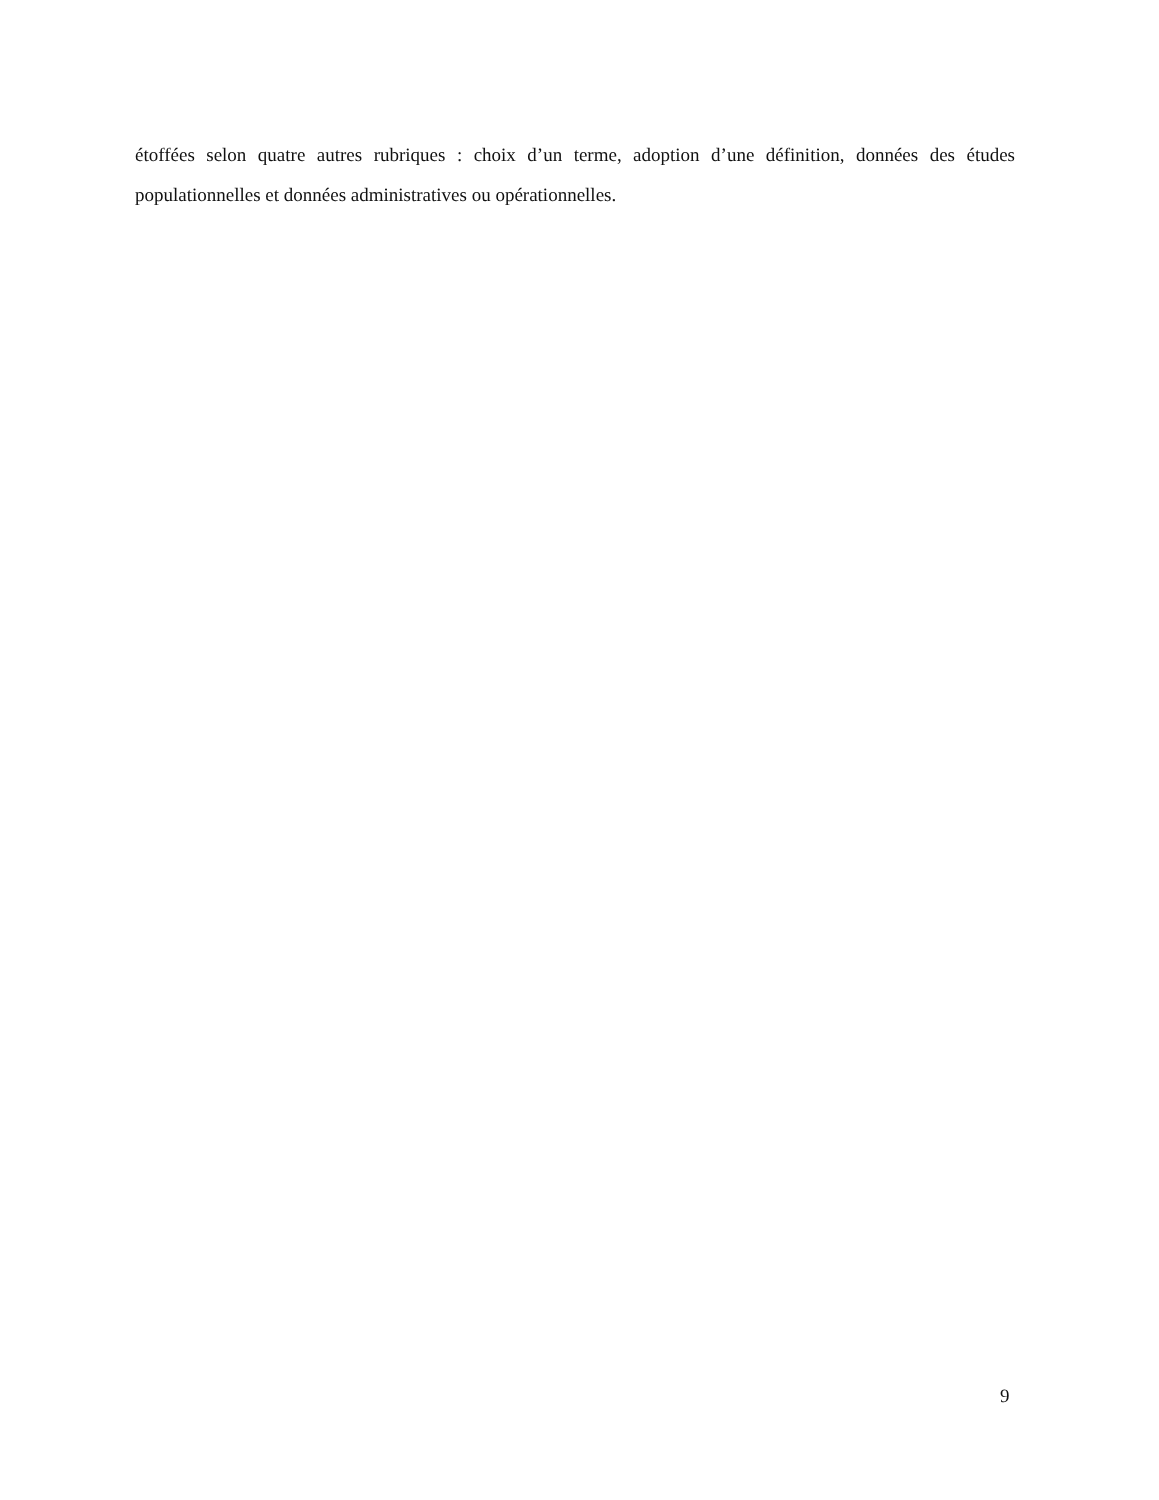étoffées selon quatre autres rubriques : choix d’un terme, adoption d’une définition, données des études populationnelles et données administratives ou opérationnelles.
9